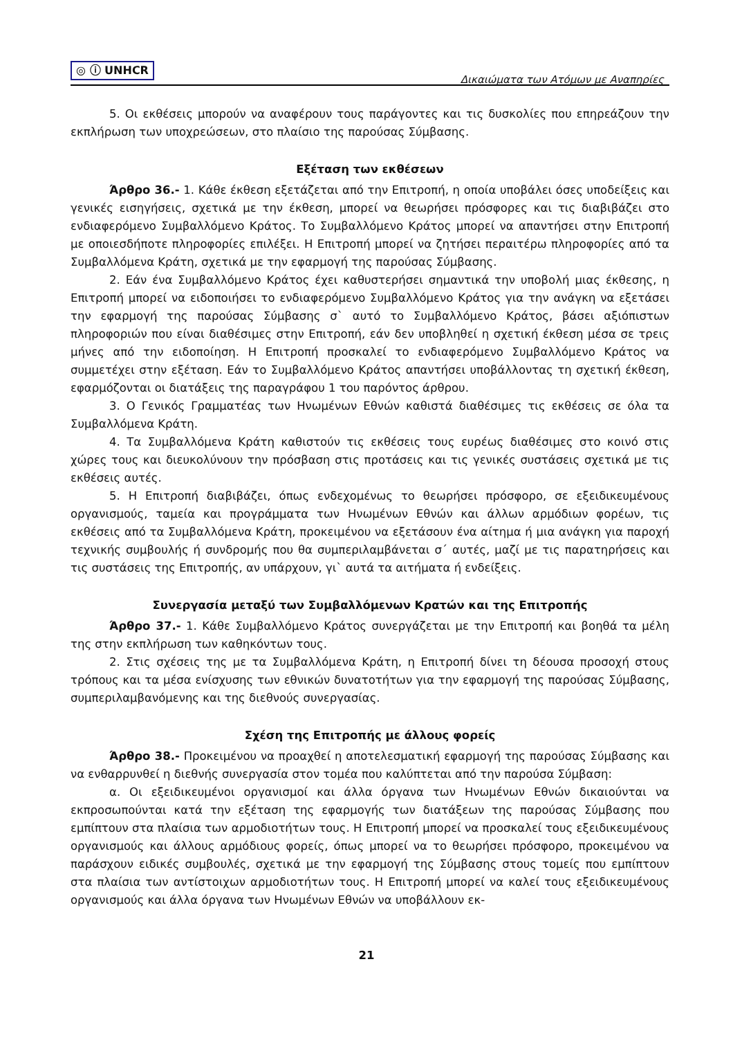◎ ⓘ UNHCR
Δικαιώματα των Ατόμων με Αναπηρίες
5. Οι εκθέσεις μπορούν να αναφέρουν τους παράγοντες και τις δυσκολίες που επηρεάζουν την εκπλήρωση των υποχρεώσεων, στο πλαίσιο της παρούσας Σύμβασης.
Εξέταση των εκθέσεων
Άρθρο 36.- 1. Κάθε έκθεση εξετάζεται από την Επιτροπή, η οποία υποβάλει όσες υποδείξεις και γενικές εισηγήσεις, σχετικά με την έκθεση, μπορεί να θεωρήσει πρόσφορες και τις διαβιβάζει στο ενδιαφερόμενο Συμβαλλόμενο Κράτος. Το Συμβαλλόμενο Κράτος μπορεί να απαντήσει στην Επιτροπή με οποιεσδήποτε πληροφορίες επιλέξει. Η Επιτροπή μπορεί να ζητήσει περαιτέρω πληροφορίες από τα Συμβαλλόμενα Κράτη, σχετικά με την εφαρμογή της παρούσας Σύμβασης.
2. Εάν ένα Συμβαλλόμενο Κράτος έχει καθυστερήσει σημαντικά την υποβολή μιας έκθεσης, η Επιτροπή μπορεί να ειδοποιήσει το ενδιαφερόμενο Συμβαλλόμενο Κράτος για την ανάγκη να εξετάσει την εφαρμογή της παρούσας Σύμβασης σ` αυτό το Συμβαλλόμενο Κράτος, βάσει αξιόπιστων πληροφοριών που είναι διαθέσιμες στην Επιτροπή, εάν δεν υποβληθεί η σχετική έκθεση μέσα σε τρεις μήνες από την ειδοποίηση. Η Επιτροπή προσκαλεί το ενδιαφερόμενο Συμβαλλόμενο Κράτος να συμμετέχει στην εξέταση. Εάν το Συμβαλλόμενο Κράτος απαντήσει υποβάλλοντας τη σχετική έκθεση, εφαρμόζονται οι διατάξεις της παραγράφου 1 του παρόντος άρθρου.
3. Ο Γενικός Γραμματέας των Ηνωμένων Εθνών καθιστά διαθέσιμες τις εκθέσεις σε όλα τα Συμβαλλόμενα Κράτη.
4. Τα Συμβαλλόμενα Κράτη καθιστούν τις εκθέσεις τους ευρέως διαθέσιμες στο κοινό στις χώρες τους και διευκολύνουν την πρόσβαση στις προτάσεις και τις γενικές συστάσεις σχετικά με τις εκθέσεις αυτές.
5. Η Επιτροπή διαβιβάζει, όπως ενδεχομένως το θεωρήσει πρόσφορο, σε εξειδικευμένους οργανισμούς, ταμεία και προγράμματα των Ηνωμένων Εθνών και άλλων αρμόδιων φορέων, τις εκθέσεις από τα Συμβαλλόμενα Κράτη, προκειμένου να εξετάσουν ένα αίτημα ή μια ανάγκη για παροχή τεχνικής συμβουλής ή συνδρομής που θα συμπεριλαμβάνεται σ΄ αυτές, μαζί με τις παρατηρήσεις και τις συστάσεις της Επιτροπής, αν υπάρχουν, γι` αυτά τα αιτήματα ή ενδείξεις.
Συνεργασία μεταξύ των Συμβαλλόμενων Κρατών και της Επιτροπής
Άρθρο 37.- 1. Κάθε Συμβαλλόμενο Κράτος συνεργάζεται με την Επιτροπή και βοηθά τα μέλη της στην εκπλήρωση των καθηκόντων τους.
2. Στις σχέσεις της με τα Συμβαλλόμενα Κράτη, η Επιτροπή δίνει τη δέουσα προσοχή στους τρόπους και τα μέσα ενίσχυσης των εθνικών δυνατοτήτων για την εφαρμογή της παρούσας Σύμβασης, συμπεριλαμβανόμενης και της διεθνούς συνεργασίας.
Σχέση της Επιτροπής με άλλους φορείς
Άρθρο 38.- Προκειμένου να προαχθεί η αποτελεσματική εφαρμογή της παρούσας Σύμβασης και να ενθαρρυνθεί η διεθνής συνεργασία στον τομέα που καλύπτεται από την παρούσα Σύμβαση:
α. Οι εξειδικευμένοι οργανισμοί και άλλα όργανα των Ηνωμένων Εθνών δικαιούνται να εκπροσωπούνται κατά την εξέταση της εφαρμογής των διατάξεων της παρούσας Σύμβασης που εμπίπτουν στα πλαίσια των αρμοδιοτήτων τους. Η Επιτροπή μπορεί να προσκαλεί τους εξειδικευμένους οργανισμούς και άλλους αρμόδιους φορείς, όπως μπορεί να το θεωρήσει πρόσφορο, προκειμένου να παράσχουν ειδικές συμβουλές, σχετικά με την εφαρμογή της Σύμβασης στους τομείς που εμπίπτουν στα πλαίσια των αντίστοιχων αρμοδιοτήτων τους. Η Επιτροπή μπορεί να καλεί τους εξειδικευμένους οργανισμούς και άλλα όργανα των Ηνωμένων Εθνών να υποβάλλουν εκ-
21